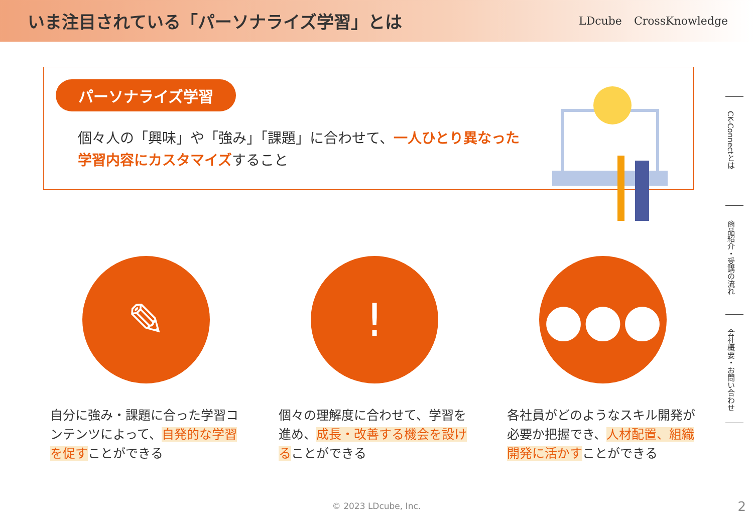いま注目されている「パーソナライズ学習」とは
LDcube CrossKnowledge
パーソナライズ学習
個々人の「興味」や「強み」「課題」に合わせて、一人ひとり異なった学習内容にカスタマイズすること
✎
自分に強み・課題に合った学習コンテンツによって、自発的な学習を促すことができる
!
個々の理解度に合わせて、学習を進め、成長・改善する機会を設けることができる
●●●
各社員がどのようなスキル開発が必要か把握でき、人材配置、組織開発に活かすことができる
CK-Connectとは
商品紹介・受講の流れ
会社概要・お問い合わせ
© 2023 LDcube, Inc. 2